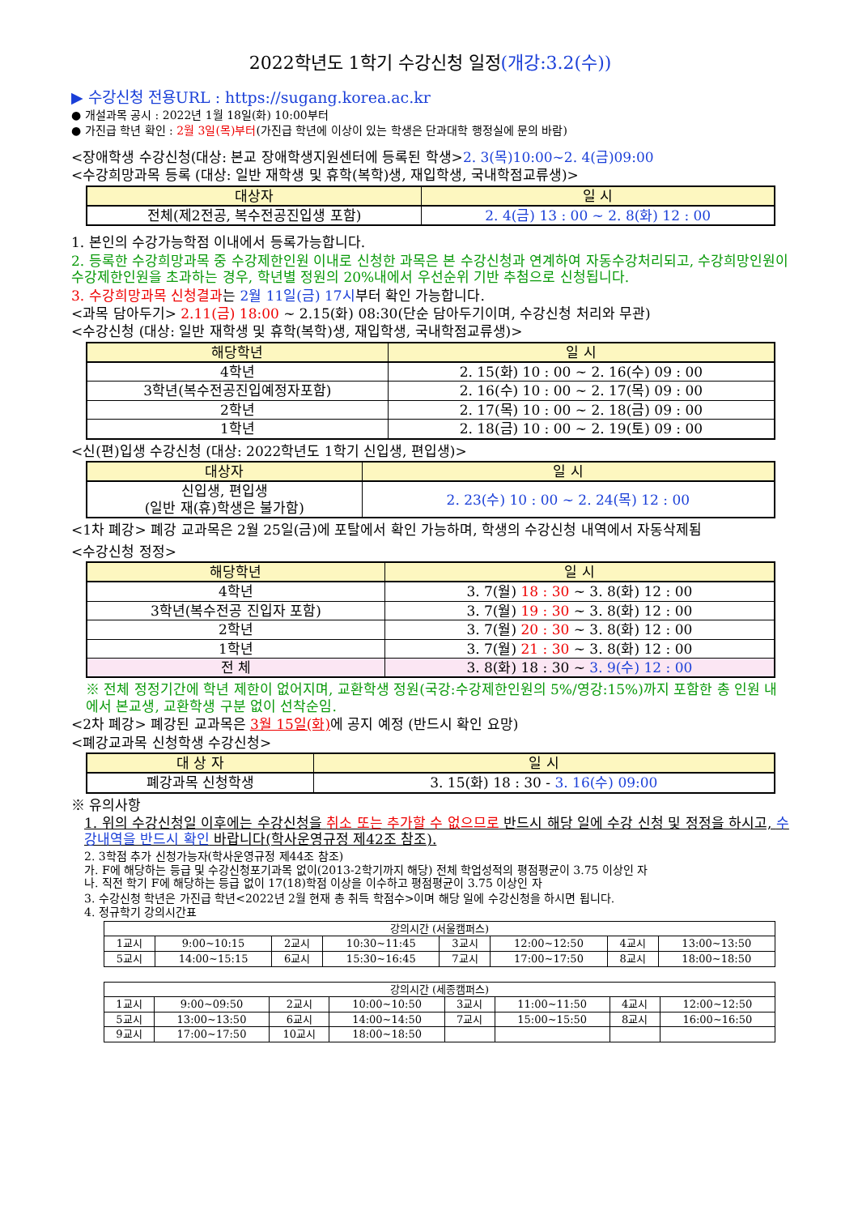2022학년도 1학기 수강신청 일정(개강:3.2(수))
▶ 수강신청 전용URL : https://sugang.korea.ac.kr
● 개설과목 공시 : 2022년 1월 18일(화) 10:00부터
● 가진급 학년 확인 : 2월 3일(목)부터(가진급 학년에 이상이 있는 학생은 단과대학 행정실에 문의 바람)
<장애학생 수강신청(대상: 본교 장애학생지원센터에 등록된 학생>2. 3(목)10:00~2. 4(금)09:00
<수강희망과목 등록 (대상: 일반 재학생 및 휴학(복학)생, 재입학생, 국내학점교류생)>
| 대상자 | 일 시 |
| --- | --- |
| 전체(제2전공, 복수전공진입생 포함) | 2. 4(금) 13 : 00 ~ 2. 8(화) 12 : 00 |
1. 본인의 수강가능학점 이내에서 등록가능합니다.
2. 등록한 수강희망과목 중 수강제한인원 이내로 신청한 과목은 본 수강신청과 연계하여 자동수강처리되고, 수강희망인원이 수강제한인원을 초과하는 경우, 학년별 정원의 20%내에서 우선순위 기반 추첨으로 신청됩니다.
3. 수강희망과목 신청결과는 2월 11일(금) 17시부터 확인 가능합니다.
<과목 담아두기> 2.11(금) 18:00 ~ 2.15(화) 08:30(단순 담아두기이며, 수강신청 처리와 무관)
<수강신청 (대상: 일반 재학생 및 휴학(복학)생, 재입학생, 국내학점교류생)>
| 해당학년 | 일 시 |
| --- | --- |
| 4학년 | 2. 15(화) 10 : 00 ~ 2. 16(수) 09 : 00 |
| 3학년(복수전공진입예정자포함) | 2. 16(수) 10 : 00 ~ 2. 17(목) 09 : 00 |
| 2학년 | 2. 17(목) 10 : 00 ~ 2. 18(금) 09 : 00 |
| 1학년 | 2. 18(금) 10 : 00 ~ 2. 19(토) 09 : 00 |
<신(편)입생 수강신청 (대상: 2022학년도 1학기 신입생, 편입생)>
| 대상자 | 일 시 |
| --- | --- |
| 신입생, 편입생 (일반 재(휴)학생은 불가함) | 2. 23(수) 10 : 00 ~ 2. 24(목) 12 : 00 |
<1차 폐강> 폐강 교과목은 2월 25일(금)에 포탈에서 확인 가능하며, 학생의 수강신청 내역에서 자동삭제됨
<수강신청 정정>
| 해당학년 | 일 시 |
| --- | --- |
| 4학년 | 3. 7(월) 18 : 30 ~ 3. 8(화) 12 : 00 |
| 3학년(복수전공 진입자 포함) | 3. 7(월) 19 : 30 ~ 3. 8(화) 12 : 00 |
| 2학년 | 3. 7(월) 20 : 30 ~ 3. 8(화) 12 : 00 |
| 1학년 | 3. 7(월) 21 : 30 ~ 3. 8(화) 12 : 00 |
| 전 체 | 3. 8(화) 18 : 30 ~ 3. 9(수) 12 : 00 |
※ 전체 정정기간에 학년 제한이 없어지며, 교환학생 정원(국강:수강제한인원의 5%/영강:15%)까지 포함한 총 인원 내에서 본교생, 교환학생 구분 없이 선착순임.
<2차 폐강> 폐강된 교과목은 3월 15일(화) 에 공지 예정 (반드시 확인 요망)
<폐강교과목 신청학생 수강신청>
| 대 상 자 | 일 시 |
| --- | --- |
| 폐강과목 신청학생 | 3. 15(화) 18 : 30 - 3. 16(수) 09:00 |
※ 유의사항
1. 위의 수강신청일 이후에는 수강신청을 취소 또는 추가할 수 없으므로 반드시 해당 일에 수강 신청 및 정정을 하시고, 수강내역을 반드시 확인 바랍니다(학사운영규정 제42조 참조).
2. 3학점 추가 신청가능자(학사운영규정 제44조 참조)
가. F에 해당하는 등급 및 수강신청포기과목 없이(2013-2학기까지 해당) 전체 학업성적의 평점평균이 3.75 이상인 자
나. 직전 학기 F에 해당하는 등급 없이 17(18)학점 이상을 이수하고 평점평균이 3.75 이상인 자
3. 수강신청 학년은 가진급 학년<2022년 2월 현재 총 취득 학점수>이며 해당 일에 수강신청을 하시면 됩니다.
4. 정규학기 강의시간표
| 강의시간 (서울캠퍼스) | | | | | | | |
| 1교시 | 9:00~10:15 | 2교시 | 10:30~11:45 | 3교시 | 12:00~12:50 | 4교시 | 13:00~13:50 |
| 5교시 | 14:00~15:15 | 6교시 | 15:30~16:45 | 7교시 | 17:00~17:50 | 8교시 | 18:00~18:50 |
| 강의시간 (세종캠퍼스) | | | | | | | |
| 1교시 | 9:00~09:50 | 2교시 | 10:00~10:50 | 3교시 | 11:00~11:50 | 4교시 | 12:00~12:50 |
| 5교시 | 13:00~13:50 | 6교시 | 14:00~14:50 | 7교시 | 15:00~15:50 | 8교시 | 16:00~16:50 |
| 9교시 | 17:00~17:50 | 10교시 | 18:00~18:50 | | | | |